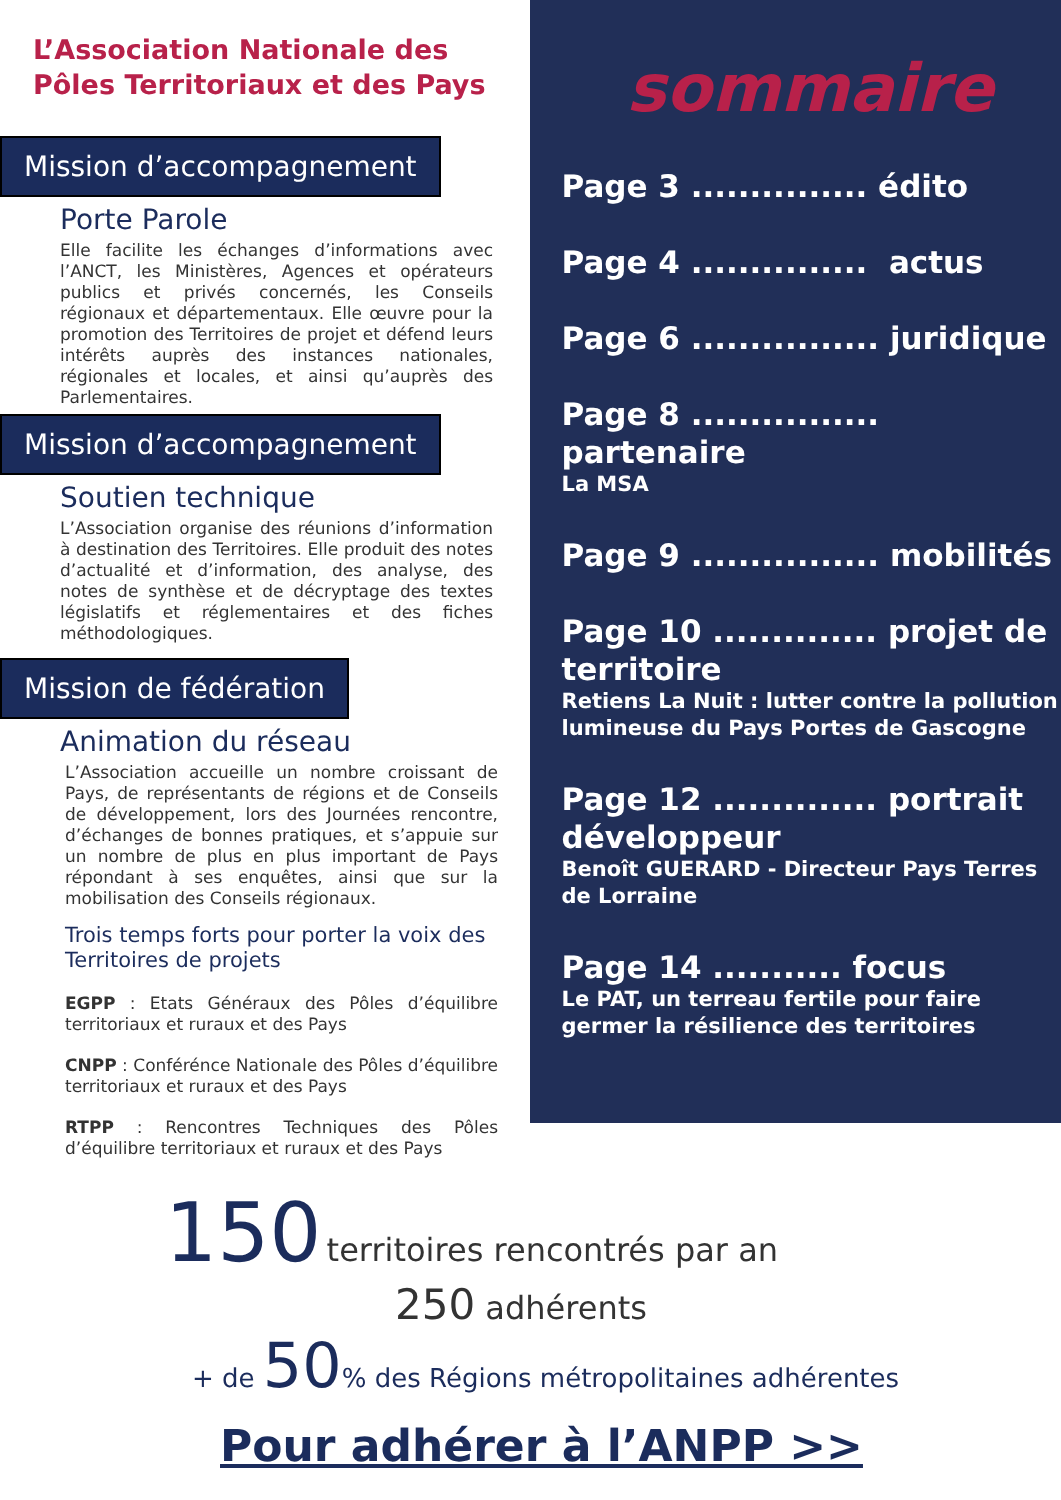L’Association Nationale des Pôles Territoriaux et des Pays
Mission d’accompagnement
Porte Parole
Elle facilite les échanges d’informations avec l’ANCT, les Ministères, Agences et opérateurs publics et privés concernés, les Conseils régionaux et départementaux. Elle œuvre pour la promotion des Territoires de projet et défend leurs intérêts auprès des instances nationales, régionales et locales, et ainsi qu’auprès des Parlementaires.
Mission d’accompagnement
Soutien technique
L’Association organise des réunions d’information à destination des Territoires. Elle produit des notes d’actualité et d’information, des analyse, des notes de synthèse et de décryptage des textes législatifs et réglementaires et des fiches méthodologiques.
Mission de fédération
Animation du réseau
L’Association accueille un nombre croissant de Pays, de représentants de régions et de Conseils de développement, lors des Journées rencontre, d’échanges de bonnes pratiques, et s’appuie sur un nombre de plus en plus important de Pays répondant à ses enquêtes, ainsi que sur la mobilisation des Conseils régionaux.
Trois temps forts pour porter la voix des Territoires de projets
EGPP : Etats Généraux des Pôles d’équilibre territoriaux et ruraux et des Pays
CNPP : Conférénce Nationale des Pôles d’équilibre territoriaux et ruraux et des Pays
RTPP : Rencontres Techniques des Pôles d’équilibre territoriaux et ruraux et des Pays
sommaire
Page 3 ............... édito
Page 4 ............... actus
Page 6 ................ juridique
Page 8 ................ partenaire
La MSA
Page 9 ................ mobilités
Page 10 .............. projet de territoire
Retiens La Nuit : lutter contre la pollution lumineuse du Pays Portes de Gascogne
Page 12 .............. portrait développeur
Benoît GUERARD - Directeur Pays Terres de Lorraine
Page 14 ........... focus
Le PAT, un terreau fertile pour faire germer la résilience des territoires
150 territoires rencontrés par an
250 adhérents
+ de 50% des Régions métropolitaines adhérentes
Pour adhérer à l’ANPP >>